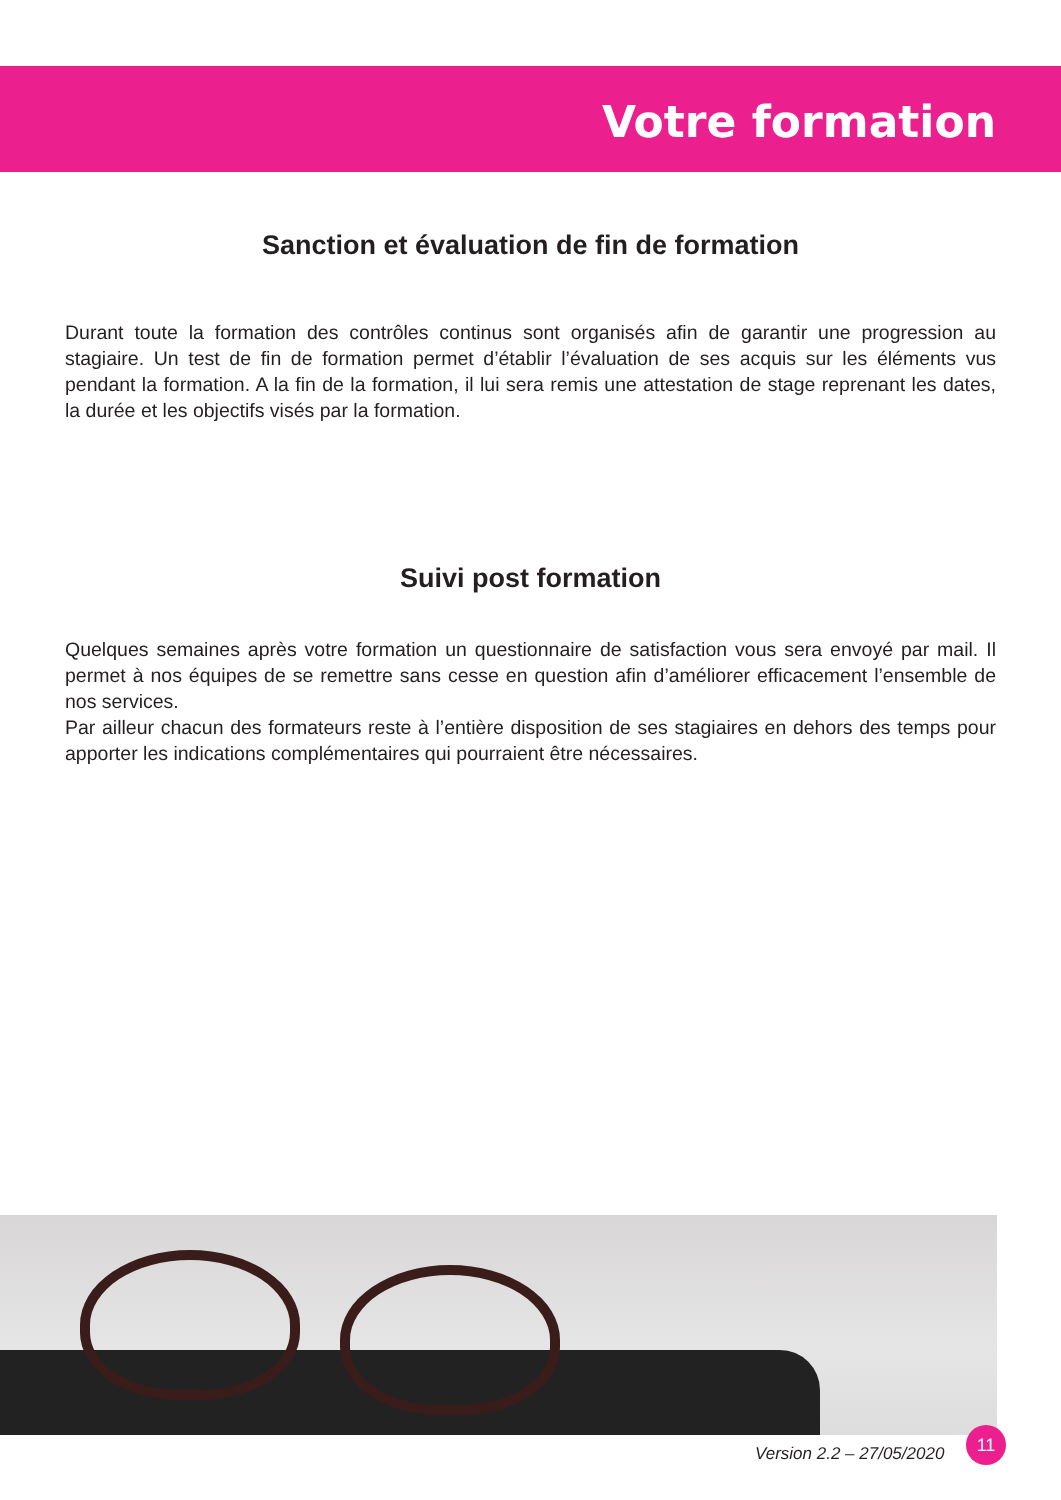Votre formation
Sanction et évaluation de fin de formation
Durant toute la formation des contrôles continus sont organisés afin de garantir une progression au stagiaire. Un test de fin de formation permet d’établir l’évaluation de ses acquis sur les éléments vus pendant la formation. A la fin de la formation, il lui sera remis une attestation de stage reprenant les dates, la durée et les objectifs visés par la formation.
Suivi post formation
Quelques semaines après votre formation un questionnaire de satisfaction vous sera envoyé par mail. Il permet à nos équipes de se remettre sans cesse en question afin d’améliorer efficacement l’ensemble de nos services.
Par ailleur chacun des formateurs reste à l’entière disposition de ses stagiaires en dehors des temps pour apporter les indications complémentaires qui pourraient être nécessaires.
Version 2.2 – 27/05/2020
11